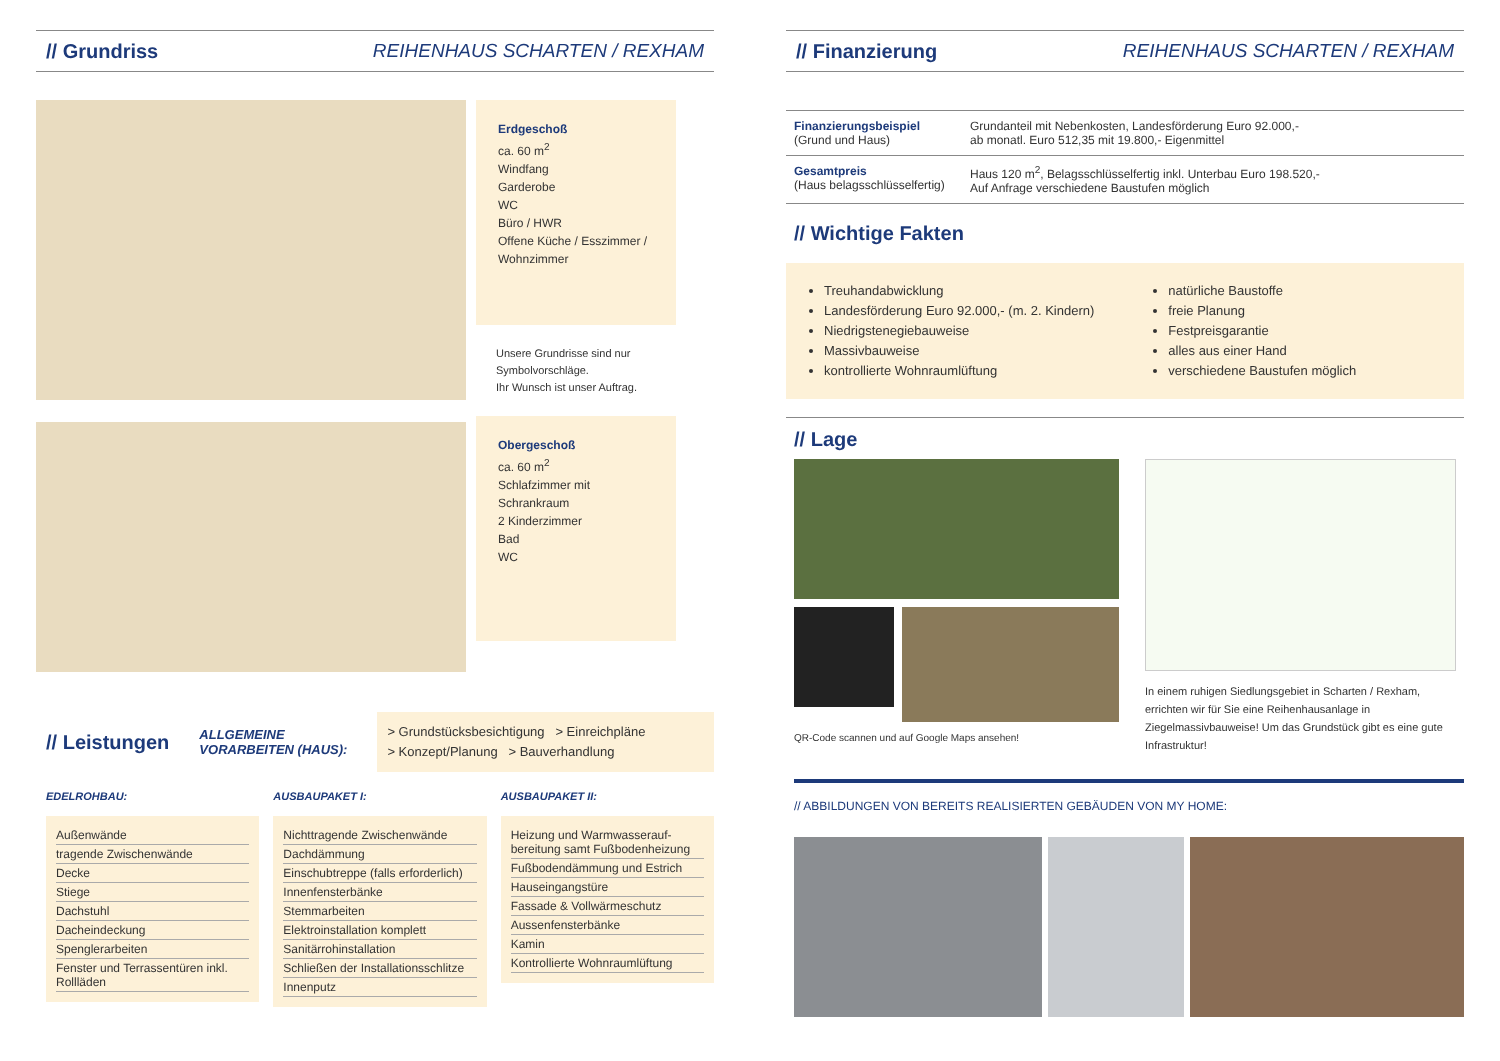// Grundriss REIHENHAUS SCHARTEN / REXHAM
Erdgeschoß
ca. 60 m<sup>2</sup>
Windfang
Garderobe
WC
Büro / HWR
Offene Küche / Esszimmer / Wohnzimmer
Unsere Grundrisse sind nur Symbolvorschläge.
Ihr Wunsch ist unser Auftrag.
Obergeschoß
ca. 60 m<sup>2</sup>
Schlafzimmer mit Schrankraum
2 Kinderzimmer
Bad
WC
// Leistungen
ALLGEMEINE
VORARBEITEN (HAUS):
> Grundstücksbesichtigung > Einreichpläne
> Konzept/Planung > Bauverhandlung
EDELROHBAU:
Außenwände
tragende Zwischenwände
Decke
Stiege
Dachstuhl
Dacheindeckung
Spenglerarbeiten
Fenster und Terrassentüren inkl. Rollläden
AUSBAUPAKET I:
Nichttragende Zwischenwände
Dachdämmung
Einschubtreppe (falls erforderlich)
Innenfensterbänke
Stemmarbeiten
Elektroinstallation komplett
Sanitärrohinstallation
Schließen der Installationsschlitze
Innenputz
AUSBAUPAKET II:
Heizung und Warmwasserauf-bereitung samt Fußbodenheizung
Fußbodendämmung und Estrich
Hauseingangstüre
Fassade & Vollwärmeschutz
Aussenfensterbänke
Kamin
Kontrollierte Wohnraumlüftung
// Finanzierung REIHENHAUS SCHARTEN / REXHAM
| Finanzierungsbeispiel (Grund und Haus) | Grundanteil mit Nebenkosten, Landesförderung Euro 92.000,- ab monatl. Euro 512,35 mit 19.800,- Eigenmittel |
| Gesamtpreis (Haus belagsschlüsselfertig) | Haus 120 m<sup>2</sup>, Belagsschlüsselfertig inkl. Unterbau Euro 198.520,- Auf Anfrage verschiedene Baustufen möglich |
// Wichtige Fakten
Treuhandabwicklung
Landesförderung Euro 92.000,- (m. 2. Kindern)
Niedrigstenegiebauweise
Massivbauweise
kontrollierte Wohnraumlüftung
natürliche Baustoffe
freie Planung
Festpreisgarantie
alles aus einer Hand
verschiedene Baustufen möglich
// Lage
QR-Code scannen und auf Google Maps ansehen!
In einem ruhigen Siedlungsgebiet in Scharten / Rexham, errichten wir für Sie eine Reihenhausanlage in Ziegelmassivbauweise! Um das Grundstück gibt es eine gute Infrastruktur!
// ABBILDUNGEN VON BEREITS REALISIERTEN GEBÄUDEN VON MY HOME: